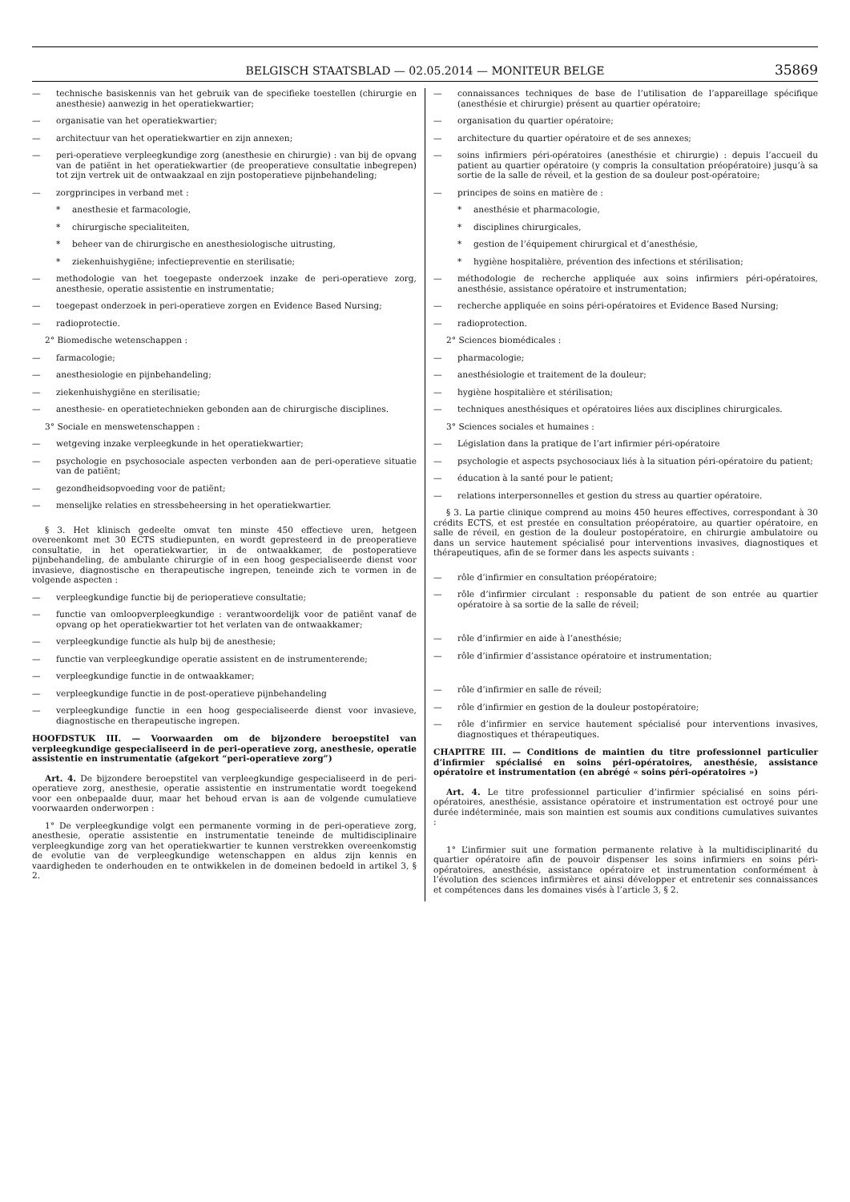BELGISCH STAATSBLAD — 02.05.2014 — MONITEUR BELGE
35869
— technische basiskennis van het gebruik van de specifieke toestellen (chirurgie en anesthesie) aanwezig in het operatiekwartier;
— organisatie van het operatiekwartier;
— architectuur van het operatiekwartier en zijn annexen;
— peri-operatieve verpleegkundige zorg (anesthesie en chirurgie) : van bij de opvang van de patiënt in het operatiekwartier (de preoperatieve consultatie inbegrepen) tot zijn vertrek uit de ontwaakzaal en zijn postoperatieve pijnbehandeling;
— zorgprincipes in verband met :
* anesthesie et farmacologie,
* chirurgische specialiteiten,
* beheer van de chirurgische en anesthesiologische uitrusting,
* ziekenhuishygiëne; infectiepreventie en sterilisatie;
— methodologie van het toegepaste onderzoek inzake de peri-operatieve zorg, anesthesie, operatie assistentie en instrumentatie;
— toegepast onderzoek in peri-operatieve zorgen en Evidence Based Nursing;
— radioprotectie.
2° Biomedische wetenschappen :
— farmacologie;
— anesthesiologie en pijnbehandeling;
— ziekenhuishygiëne en sterilisatie;
— anesthesie- en operatietechnieken gebonden aan de chirurgische disciplines.
3° Sociale en menswetenschappen :
— wetgeving inzake verpleegkunde in het operatiekwartier;
— psychologie en psychosociale aspecten verbonden aan de peri-operatieve situatie van de patiënt;
— gezondheidsopvoeding voor de patiënt;
— menselijke relaties en stressbeheersing in het operatiekwartier.
§ 3. Het klinisch gedeelte omvat ten minste 450 effectieve uren, hetgeen overeenkomt met 30 ECTS studiepunten, en wordt gepresteerd in de preoperatieve consultatie, in het operatiekwartier, in de ontwaakkamer, de postoperatieve pijnbehandeling, de ambulante chirurgie of in een hoog gespecialiseerde dienst voor invasieve, diagnostische en therapeutische ingrepen, teneinde zich te vormen in de volgende aspecten :
— verpleegkundige functie bij de perioperatieve consultatie;
— functie van omloopverpleegkundige : verantwoordelijk voor de patiënt vanaf de opvang op het operatiekwartier tot het verlaten van de ontwaakkamer;
— verpleegkundige functie als hulp bij de anesthesie;
— functie van verpleegkundige operatie assistent en de instrumenterende;
— verpleegkundige functie in de ontwaakkamer;
— verpleegkundige functie in de post-operatieve pijnbehandeling
— verpleegkundige functie in een hoog gespecialiseerde dienst voor invasieve, diagnostische en therapeutische ingrepen.
HOOFDSTUK III. — Voorwaarden om de bijzondere beroepstitel van verpleegkundige gespecialiseerd in de peri-operatieve zorg, anesthesie, operatie assistentie en instrumentatie (afgekort “peri-operatieve zorg”)
Art. 4. De bijzondere beroepstitel van verpleegkundige gespecialiseerd in de peri-operatieve zorg, anesthesie, operatie assistentie en instrumentatie wordt toegekend voor een onbepaalde duur, maar het behoud ervan is aan de volgende cumulatieve voorwaarden onderworpen :
1° De verpleegkundige volgt een permanente vorming in de peri-operatieve zorg, anesthesie, operatie assistentie en instrumentatie teneinde de multidisciplinaire verpleegkundige zorg van het operatiekwartier te kunnen verstrekken overeenkomstig de evolutie van de verpleegkundige wetenschappen en aldus zijn kennis en vaardigheden te onderhouden en te ontwikkelen in de domeinen bedoeld in artikel 3, § 2.
— connaissances techniques de base de l’utilisation de l’appareillage spécifique (anesthésie et chirurgie) présent au quartier opératoire;
— organisation du quartier opératoire;
— architecture du quartier opératoire et de ses annexes;
— soins infirmiers péri-opératoires (anesthésie et chirurgie) : depuis l’accueil du patient au quartier opératoire (y compris la consultation préopératoire) jusqu’à sa sortie de la salle de réveil, et la gestion de sa douleur post-opératoire;
— principes de soins en matière de :
* anesthésie et pharmacologie,
* disciplines chirurgicales,
* gestion de l’équipement chirurgical et d’anesthésie,
* hygiène hospitalière, prévention des infections et stérilisation;
— méthodologie de recherche appliquée aux soins infirmiers péri-opératoires, anesthésie, assistance opératoire et instrumentation;
— recherche appliquée en soins péri-opératoires et Evidence Based Nursing;
— radioprotection.
2° Sciences biomédicales :
— pharmacologie;
— anesthésiologie et traitement de la douleur;
— hygiène hospitalière et stérilisation;
— techniques anesthésiques et opératoires liées aux disciplines chirurgicales.
3° Sciences sociales et humaines :
— Législation dans la pratique de l’art infirmier péri-opératoire
— psychologie et aspects psychosociaux liés à la situation péri-opératoire du patient;
— éducation à la santé pour le patient;
— relations interpersonnelles et gestion du stress au quartier opératoire.
§ 3. La partie clinique comprend au moins 450 heures effectives, correspondant à 30 crédits ECTS, et est prestée en consultation préopératoire, au quartier opératoire, en salle de réveil, en gestion de la douleur postopératoire, en chirurgie ambulatoire ou dans un service hautement spécialisé pour interventions invasives, diagnostiques et thérapeutiques, afin de se former dans les aspects suivants :
— rôle d’infirmier en consultation préopératoire;
— rôle d’infirmier circulant : responsable du patient de son entrée au quartier opératoire à sa sortie de la salle de réveil;
— rôle d’infirmier en aide à l’anesthésie;
— rôle d’infirmier d’assistance opératoire et instrumentation;
— rôle d’infirmier en salle de réveil;
— rôle d’infirmier en gestion de la douleur postopératoire;
— rôle d’infirmier en service hautement spécialisé pour interventions invasives, diagnostiques et thérapeutiques.
CHAPITRE III. — Conditions de maintien du titre professionnel particulier d’infirmier spécialisé en soins péri-opératoires, anesthésie, assistance opératoire et instrumentation (en abrégé « soins péri-opératoires »)
Art. 4. Le titre professionnel particulier d’infirmier spécialisé en soins péri-opératoires, anesthésie, assistance opératoire et instrumentation est octroyé pour une durée indéterminée, mais son maintien est soumis aux conditions cumulatives suivantes :
1° L’infirmier suit une formation permanente relative à la multidisciplinarité du quartier opératoire afin de pouvoir dispenser les soins infirmiers en soins péri-opératoires, anesthésie, assistance opératoire et instrumentation conformément à l’évolution des sciences infirmières et ainsi développer et entretenir ses connaissances et compétences dans les domaines visés à l’article 3, § 2.